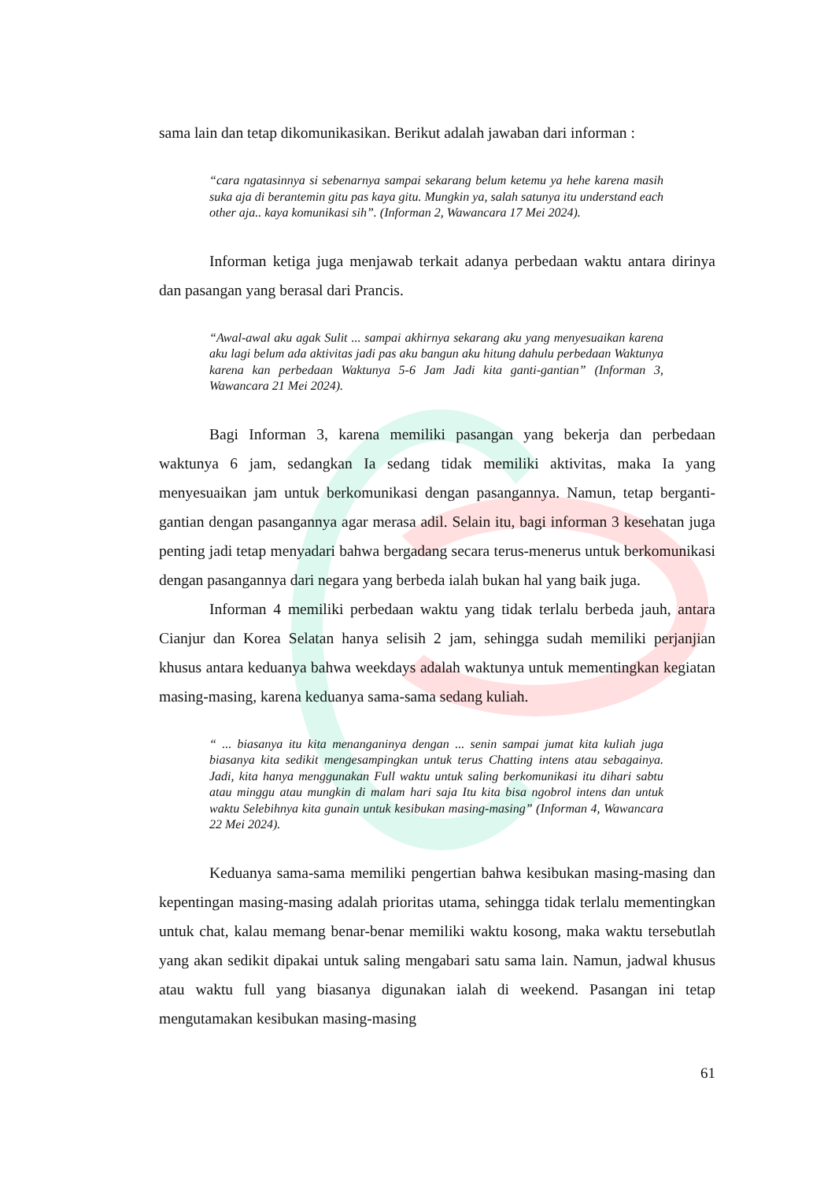sama lain dan tetap dikomunikasikan. Berikut adalah jawaban dari informan :
“cara ngatasinnya si sebenarnya sampai sekarang belum ketemu ya hehe karena masih suka aja di berantemin gitu pas kaya gitu. Mungkin ya, salah satunya itu understand each other aja.. kaya komunikasi sih”. (Informan 2, Wawancara 17 Mei 2024).
Informan ketiga juga menjawab terkait adanya perbedaan waktu antara dirinya dan pasangan yang berasal dari Prancis.
“Awal-awal aku agak Sulit ... sampai akhirnya sekarang aku yang menyesuaikan karena aku lagi belum ada aktivitas jadi pas aku bangun aku hitung dahulu perbedaan Waktunya karena kan perbedaan Waktunya 5-6 Jam Jadi kita ganti-gantian” (Informan 3, Wawancara 21 Mei 2024).
Bagi Informan 3, karena memiliki pasangan yang bekerja dan perbedaan waktunya 6 jam, sedangkan Ia sedang tidak memiliki aktivitas, maka Ia yang menyesuaikan jam untuk berkomunikasi dengan pasangannya. Namun, tetap berganti-gantian dengan pasangannya agar merasa adil. Selain itu, bagi informan 3 kesehatan juga penting jadi tetap menyadari bahwa bergadang secara terus-menerus untuk berkomunikasi dengan pasangannya dari negara yang berbeda ialah bukan hal yang baik juga.
Informan 4 memiliki perbedaan waktu yang tidak terlalu berbeda jauh, antara Cianjur dan Korea Selatan hanya selisih 2 jam, sehingga sudah memiliki perjanjian khusus antara keduanya bahwa weekdays adalah waktunya untuk mementingkan kegiatan masing-masing, karena keduanya sama-sama sedang kuliah.
“ ... biasanya itu kita menanganinya dengan ... senin sampai jumat kita kuliah juga biasanya kita sedikit mengesampingkan untuk terus Chatting intens atau sebagainya. Jadi, kita hanya menggunakan Full waktu untuk saling berkomunikasi itu dihari sabtu atau minggu atau mungkin di malam hari saja Itu kita bisa ngobrol intens dan untuk waktu Selebihnya kita gunain untuk kesibukan masing-masing” (Informan 4, Wawancara 22 Mei 2024).
Keduanya sama-sama memiliki pengertian bahwa kesibukan masing-masing dan kepentingan masing-masing adalah prioritas utama, sehingga tidak terlalu mementingkan untuk chat, kalau memang benar-benar memiliki waktu kosong, maka waktu tersebutlah yang akan sedikit dipakai untuk saling mengabari satu sama lain. Namun, jadwal khusus atau waktu full yang biasanya digunakan ialah di weekend. Pasangan ini tetap mengutamakan kesibukan masing-masing
61